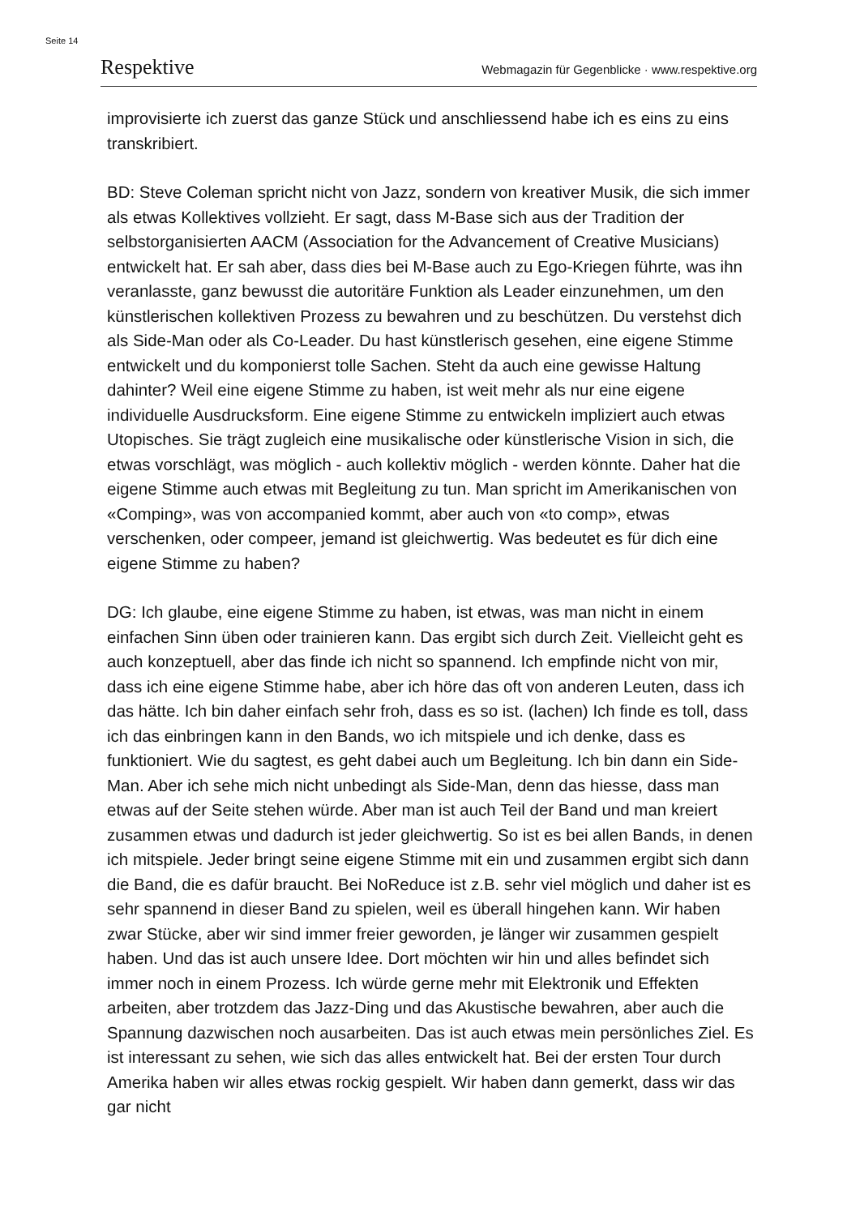Seite 14
Respektive Webmagazin für Gegenblicke · www.respektive.org
improvisierte ich zuerst das ganze Stück und anschliessend habe ich es eins zu eins transkribiert.
BD: Steve Coleman spricht nicht von Jazz, sondern von kreativer Musik, die sich immer als etwas Kollektives vollzieht. Er sagt, dass M-Base sich aus der Tradition der selbstorganisierten AACM (Association for the Advancement of Creative Musicians) entwickelt hat. Er sah aber, dass dies bei M-Base auch zu Ego-Kriegen führte, was ihn veranlasste, ganz bewusst die autoritäre Funktion als Leader einzunehmen, um den künstlerischen kollektiven Prozess zu bewahren und zu beschützen. Du verstehst dich als Side-Man oder als Co-Leader. Du hast künstlerisch gesehen, eine eigene Stimme entwickelt und du komponierst tolle Sachen. Steht da auch eine gewisse Haltung dahinter? Weil eine eigene Stimme zu haben, ist weit mehr als nur eine eigene individuelle Ausdrucksform. Eine eigene Stimme zu entwickeln impliziert auch etwas Utopisches. Sie trägt zugleich eine musikalische oder künstlerische Vision in sich, die etwas vorschlägt, was möglich - auch kollektiv möglich - werden könnte. Daher hat die eigene Stimme auch etwas mit Begleitung zu tun. Man spricht im Amerikanischen von «Comping», was von accompanied kommt, aber auch von «to comp», etwas verschenken, oder compeer, jemand ist gleichwertig. Was bedeutet es für dich eine eigene Stimme zu haben?
DG: Ich glaube, eine eigene Stimme zu haben, ist etwas, was man nicht in einem einfachen Sinn üben oder trainieren kann. Das ergibt sich durch Zeit. Vielleicht geht es auch konzeptuell, aber das finde ich nicht so spannend. Ich empfinde nicht von mir, dass ich eine eigene Stimme habe, aber ich höre das oft von anderen Leuten, dass ich das hätte. Ich bin daher einfach sehr froh, dass es so ist. (lachen) Ich finde es toll, dass ich das einbringen kann in den Bands, wo ich mitspiele und ich denke, dass es funktioniert. Wie du sagtest, es geht dabei auch um Begleitung. Ich bin dann ein Side-Man. Aber ich sehe mich nicht unbedingt als Side-Man, denn das hiesse, dass man etwas auf der Seite stehen würde. Aber man ist auch Teil der Band und man kreiert zusammen etwas und dadurch ist jeder gleichwertig. So ist es bei allen Bands, in denen ich mitspiele. Jeder bringt seine eigene Stimme mit ein und zusammen ergibt sich dann die Band, die es dafür braucht. Bei NoReduce ist z.B. sehr viel möglich und daher ist es sehr spannend in dieser Band zu spielen, weil es überall hingehen kann. Wir haben zwar Stücke, aber wir sind immer freier geworden, je länger wir zusammen gespielt haben. Und das ist auch unsere Idee. Dort möchten wir hin und alles befindet sich immer noch in einem Prozess. Ich würde gerne mehr mit Elektronik und Effekten arbeiten, aber trotzdem das Jazz-Ding und das Akustische bewahren, aber auch die Spannung dazwischen noch ausarbeiten. Das ist auch etwas mein persönliches Ziel. Es ist interessant zu sehen, wie sich das alles entwickelt hat. Bei der ersten Tour durch Amerika haben wir alles etwas rockig gespielt. Wir haben dann gemerkt, dass wir das gar nicht